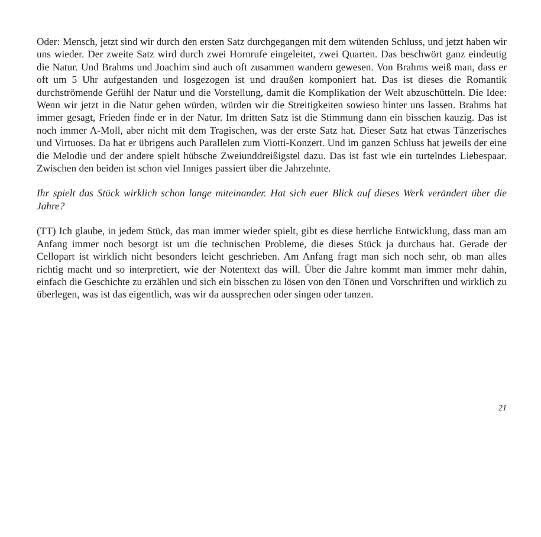Oder: Mensch, jetzt sind wir durch den ersten Satz durchgegangen mit dem wütenden Schluss, und jetzt haben wir uns wieder. Der zweite Satz wird durch zwei Hornrufe eingeleitet, zwei Quarten. Das beschwört ganz eindeutig die Natur. Und Brahms und Joachim sind auch oft zusammen wandern gewesen. Von Brahms weiß man, dass er oft um 5 Uhr aufgestanden und losgezogen ist und draußen komponiert hat. Das ist dieses die Romantik durchströmende Gefühl der Natur und die Vorstellung, damit die Komplikation der Welt abzuschütteln. Die Idee: Wenn wir jetzt in die Natur gehen würden, würden wir die Streitigkeiten sowieso hinter uns lassen. Brahms hat immer gesagt, Frieden finde er in der Natur. Im dritten Satz ist die Stimmung dann ein bisschen kauzig. Das ist noch immer A-Moll, aber nicht mit dem Tragischen, was der erste Satz hat. Dieser Satz hat etwas Tänzerisches und Virtuoses. Da hat er übrigens auch Parallelen zum Viotti-Konzert. Und im ganzen Schluss hat jeweils der eine die Melodie und der andere spielt hübsche Zweiunddreißigstel dazu. Das ist fast wie ein turtelndes Liebespaar. Zwischen den beiden ist schon viel Inniges passiert über die Jahrzehnte.
Ihr spielt das Stück wirklich schon lange miteinander. Hat sich euer Blick auf dieses Werk verändert über die Jahre?
(TT) Ich glaube, in jedem Stück, das man immer wieder spielt, gibt es diese herrliche Entwicklung, dass man am Anfang immer noch besorgt ist um die technischen Probleme, die dieses Stück ja durchaus hat. Gerade der Cellopart ist wirklich nicht besonders leicht geschrieben. Am Anfang fragt man sich noch sehr, ob man alles richtig macht und so interpretiert, wie der Notentext das will. Über die Jahre kommt man immer mehr dahin, einfach die Geschichte zu erzählen und sich ein bisschen zu lösen von den Tönen und Vorschriften und wirklich zu überlegen, was ist das eigentlich, was wir da aussprechen oder singen oder tanzen.
21